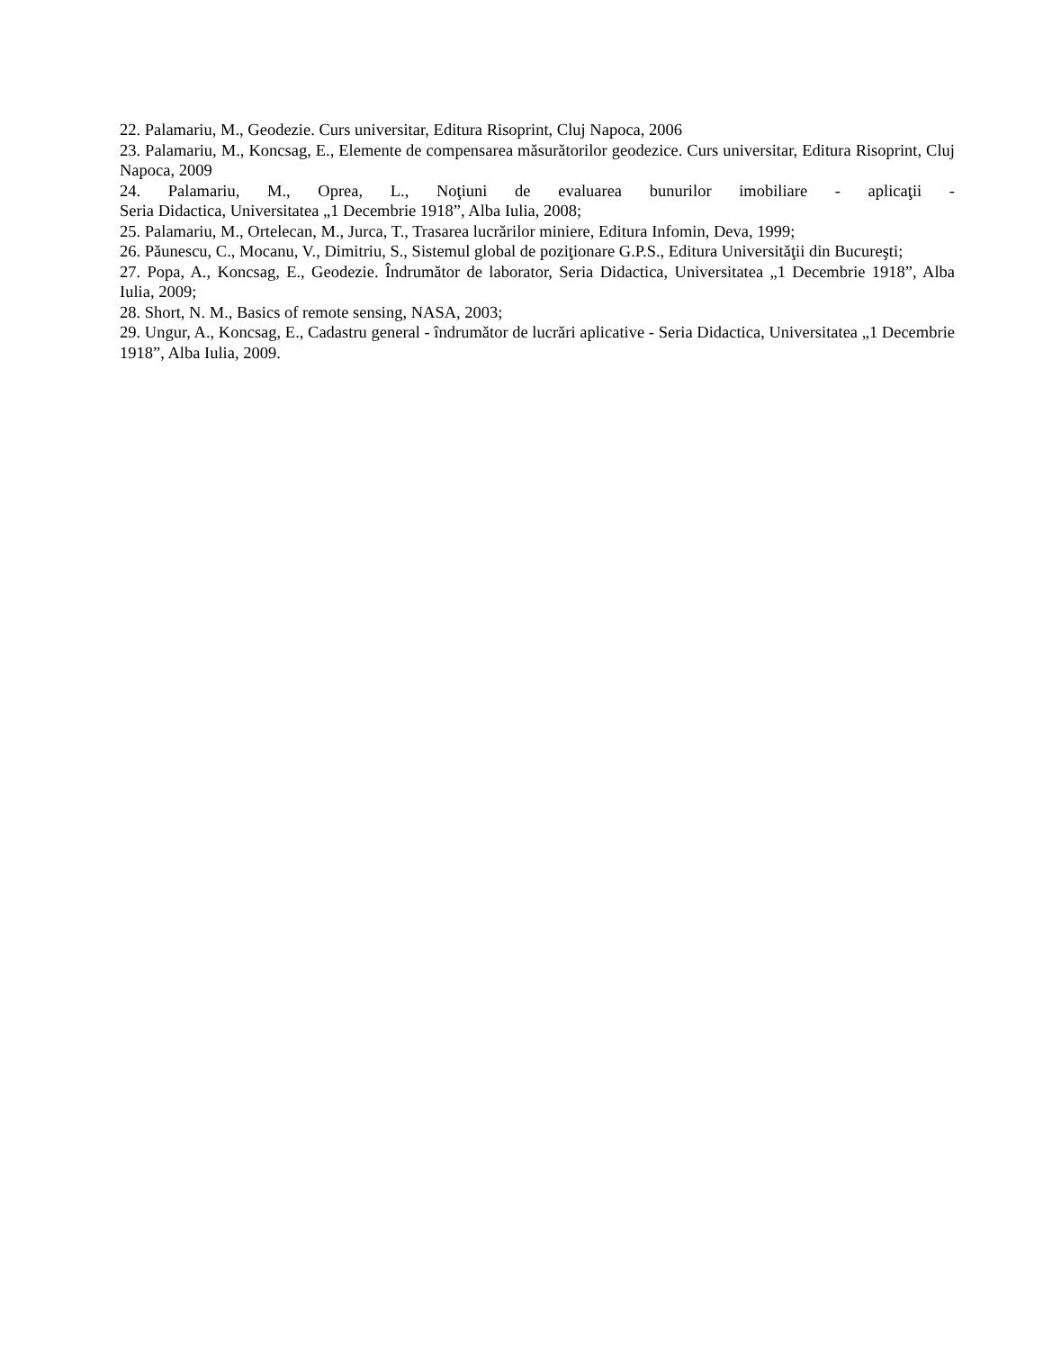22. Palamariu, M., Geodezie. Curs universitar, Editura Risoprint, Cluj Napoca, 2006
23. Palamariu, M., Koncsag, E., Elemente de compensarea măsurătorilor geodezice. Curs universitar, Editura Risoprint, Cluj Napoca, 2009
24. Palamariu, M., Oprea, L., Noţiuni de evaluarea bunurilor imobiliare - aplicaţii -
Seria Didactica, Universitatea „1 Decembrie 1918”, Alba Iulia, 2008;
25. Palamariu, M., Ortelecan, M., Jurca, T., Trasarea lucrărilor miniere, Editura Infomin, Deva, 1999;
26. Păunescu, C., Mocanu, V., Dimitriu, S., Sistemul global de poziţionare G.P.S., Editura Universităţii din Bucureşti;
27. Popa, A., Koncsag, E., Geodezie. Îndrumător de laborator, Seria Didactica, Universitatea „1 Decembrie 1918”, Alba Iulia, 2009;
28. Short, N. M., Basics of remote sensing, NASA, 2003;
29. Ungur, A., Koncsag, E., Cadastru general - îndrumător de lucrări aplicative - Seria Didactica, Universitatea „1 Decembrie 1918”, Alba Iulia, 2009.